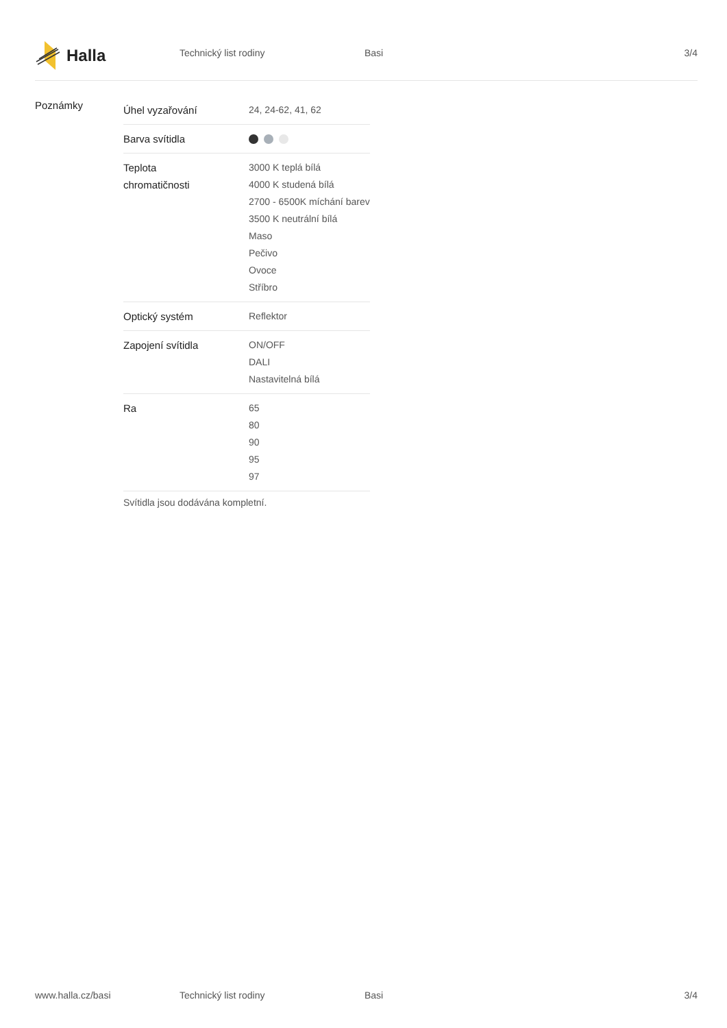Halla
Technický list rodiny Basi 3/4
Poznámky
| Úhel vyzařování | 24, 24-62, 41, 62 |
| Barva svítidla | |
| Teplota chromatičnosti | 3000 K teplá bílá 4000 K studená bílá 2700 - 6500K míchání barev 3500 K neutrální bílá Maso Pečivo Ovoce Stříbro |
| Optický systém | Reflektor |
| Zapojení svítidla | ON/OFF DALI Nastavitelná bílá |
| Ra | 65 80 90 95 97 |
Svítidla jsou dodávána kompletní.
www.halla.cz/basi Technický list rodiny Basi 3/4